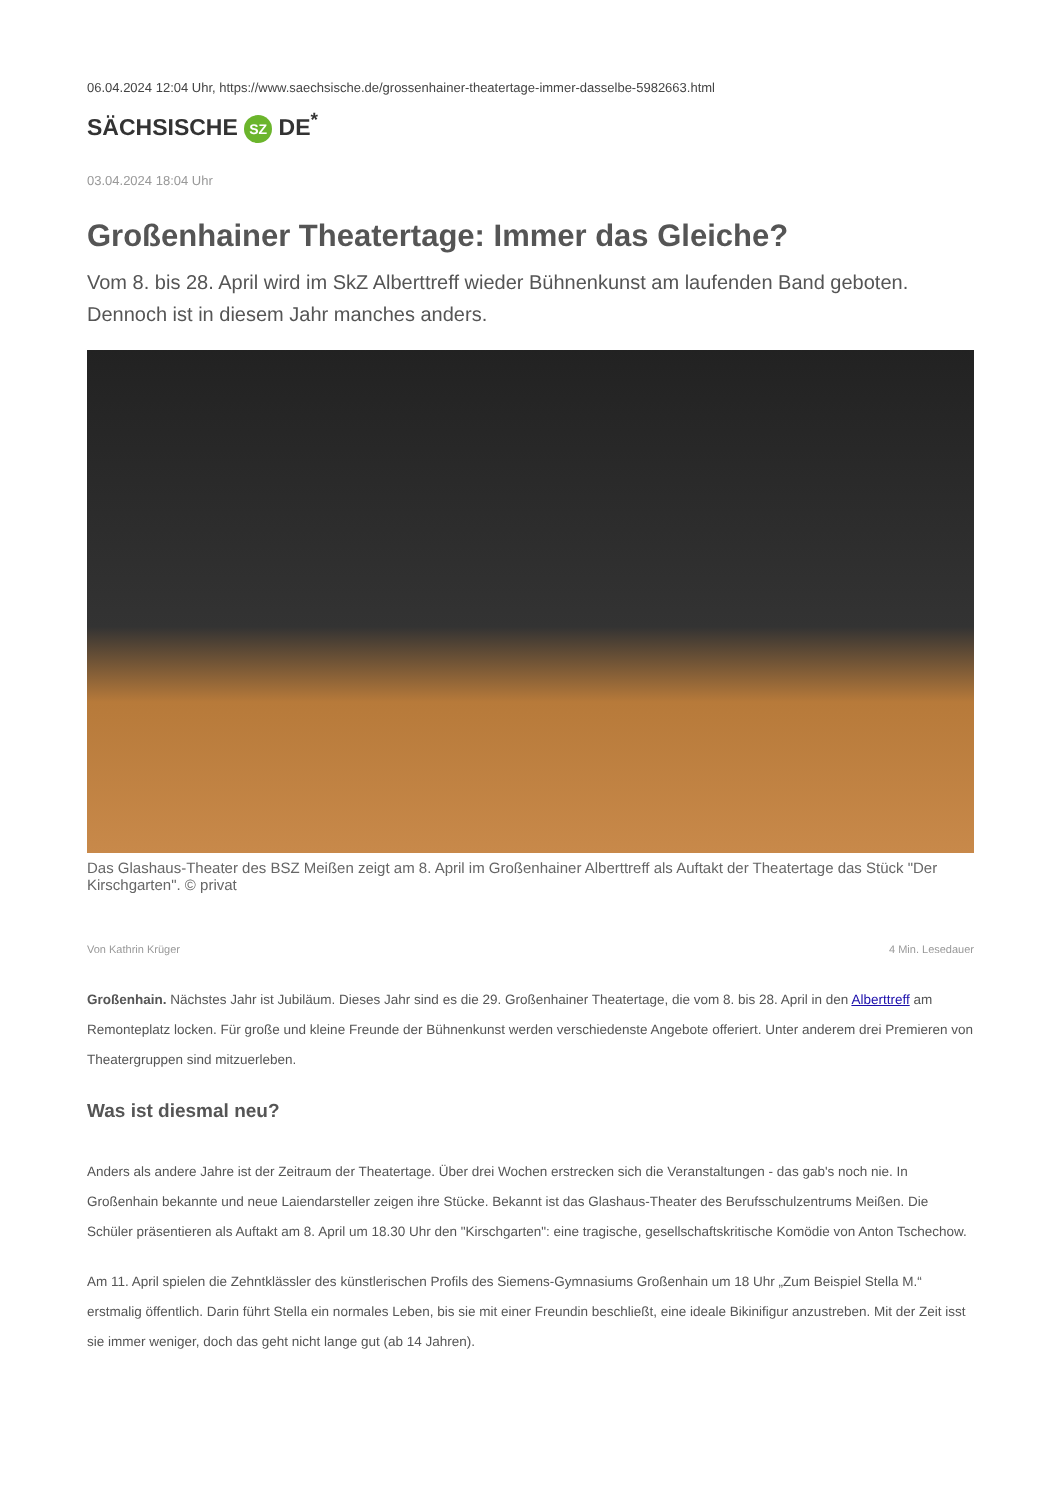06.04.2024 12:04 Uhr, https://www.saechsische.de/grossenhainer-theatertage-immer-dasselbe-5982663.html
SÄCHSISCHE SZ DE<sup>*</sup>
03.04.2024 18:04 Uhr
Großenhainer Theatertage: Immer das Gleiche?
Vom 8. bis 28. April wird im SkZ Alberttreff wieder Bühnenkunst am laufenden Band geboten. Dennoch ist in diesem Jahr manches anders.
Das Glashaus-Theater des BSZ Meißen zeigt am 8. April im Großenhainer Alberttreff als Auftakt der Theatertage das Stück "Der Kirschgarten". © privat
Von Kathrin Krüger 4 Min. Lesedauer
Großenhain. Nächstes Jahr ist Jubiläum. Dieses Jahr sind es die 29. Großenhainer Theatertage, die vom 8. bis 28. April in den Alberttreff am Remonteplatz locken. Für große und kleine Freunde der Bühnenkunst werden verschiedenste Angebote offeriert. Unter anderem drei Premieren von Theatergruppen sind mitzuerleben.
Was ist diesmal neu?
Anders als andere Jahre ist der Zeitraum der Theatertage. Über drei Wochen erstrecken sich die Veranstaltungen - das gab's noch nie. In Großenhain bekannte und neue Laiendarsteller zeigen ihre Stücke. Bekannt ist das Glashaus-Theater des Berufsschulzentrums Meißen. Die Schüler präsentieren als Auftakt am 8. April um 18.30 Uhr den "Kirschgarten": eine tragische, gesellschaftskritische Komödie von Anton Tschechow.
Am 11. April spielen die Zehntklässler des künstlerischen Profils des Siemens-Gymnasiums Großenhain um 18 Uhr „Zum Beispiel Stella M.“ erstmalig öffentlich. Darin führt Stella ein normales Leben, bis sie mit einer Freundin beschließt, eine ideale Bikinifigur anzustreben. Mit der Zeit isst sie immer weniger, doch das geht nicht lange gut (ab 14 Jahren).